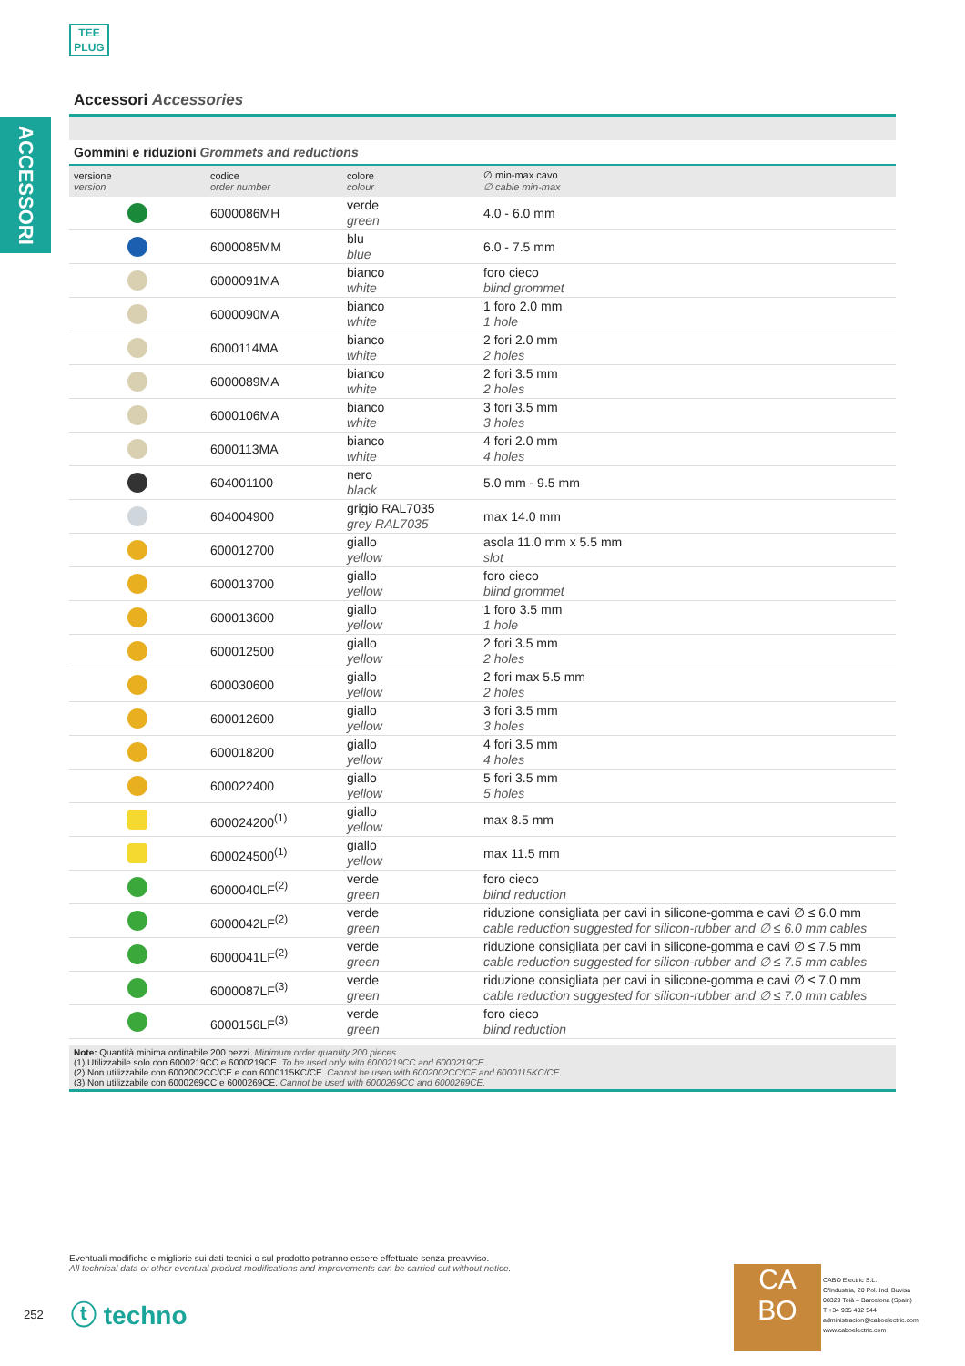TEE
PLUG
ACCESSORI
Accessori Accessories
Gommini e riduzioni Grommets and reductions
| versione version | codice order number | colore colour | ∅ min-max cavo ∅ cable min-max |
| --- | --- | --- | --- |
| | 6000086MH | verde green | 4.0 - 6.0 mm |
| | 6000085MM | blu blue | 6.0 - 7.5 mm |
| | 6000091MA | bianco white | foro cieco blind grommet |
| | 6000090MA | bianco white | 1 foro 2.0 mm 1 hole |
| | 6000114MA | bianco white | 2 fori 2.0 mm 2 holes |
| | 6000089MA | bianco white | 2 fori 3.5 mm 2 holes |
| | 6000106MA | bianco white | 3 fori 3.5 mm 3 holes |
| | 6000113MA | bianco white | 4 fori 2.0 mm 4 holes |
| | 604001100 | nero black | 5.0 mm - 9.5 mm |
| | 604004900 | grigio RAL7035 grey RAL7035 | max 14.0 mm |
| | 600012700 | giallo yellow | asola 11.0 mm x 5.5 mm slot |
| | 600013700 | giallo yellow | foro cieco blind grommet |
| | 600013600 | giallo yellow | 1 foro 3.5 mm 1 hole |
| | 600012500 | giallo yellow | 2 fori 3.5 mm 2 holes |
| | 600030600 | giallo yellow | 2 fori max 5.5 mm 2 holes |
| | 600012600 | giallo yellow | 3 fori 3.5 mm 3 holes |
| | 600018200 | giallo yellow | 4 fori 3.5 mm 4 holes |
| | 600022400 | giallo yellow | 5 fori 3.5 mm 5 holes |
| | 600024200<sup>(1)</sup> | giallo yellow | max 8.5 mm |
| | 600024500<sup>(1)</sup> | giallo yellow | max 11.5 mm |
| | 6000040LF<sup>(2)</sup> | verde green | foro cieco blind reduction |
| | 6000042LF<sup>(2)</sup> | verde green | riduzione consigliata per cavi in silicone-gomma e cavi ∅ ≤ 6.0 mm cable reduction suggested for silicon-rubber and ∅ ≤ 6.0 mm cables |
| | 6000041LF<sup>(2)</sup> | verde green | riduzione consigliata per cavi in silicone-gomma e cavi ∅ ≤ 7.5 mm cable reduction suggested for silicon-rubber and ∅ ≤ 7.5 mm cables |
| | 6000087LF<sup>(3)</sup> | verde green | riduzione consigliata per cavi in silicone-gomma e cavi ∅ ≤ 7.0 mm cable reduction suggested for silicon-rubber and ∅ ≤ 7.0 mm cables |
| | 6000156LF<sup>(3)</sup> | verde green | foro cieco blind reduction |
Note: Quantità minima ordinabile 200 pezzi. Minimum order quantity 200 pieces.
(1) Utilizzabile solo con 6000219CC e 6000219CE. To be used only with 6000219CC and 6000219CE.
(2) Non utilizzabile con 6002002CC/CE e con 6000115KC/CE. Cannot be used with 6002002CC/CE and 6000115KC/CE.
(3) Non utilizzabile con 6000269CC e 6000269CE. Cannot be used with 6000269CC and 6000269CE.
Eventuali modifiche e migliorie sui dati tecnici o sul prodotto potranno essere effettuate senza preavviso.
All technical data or other eventual product modifications and improvements can be carried out without notice.
252 ⓣ techno
CA
BO
CABO Electric S.L.
C/Industria, 20 Pol. Ind. Buvisa
08329 Teià – Barcelona (Spain)
T +34 935 402 544
administracion@caboelectric.com
www.caboelectric.com